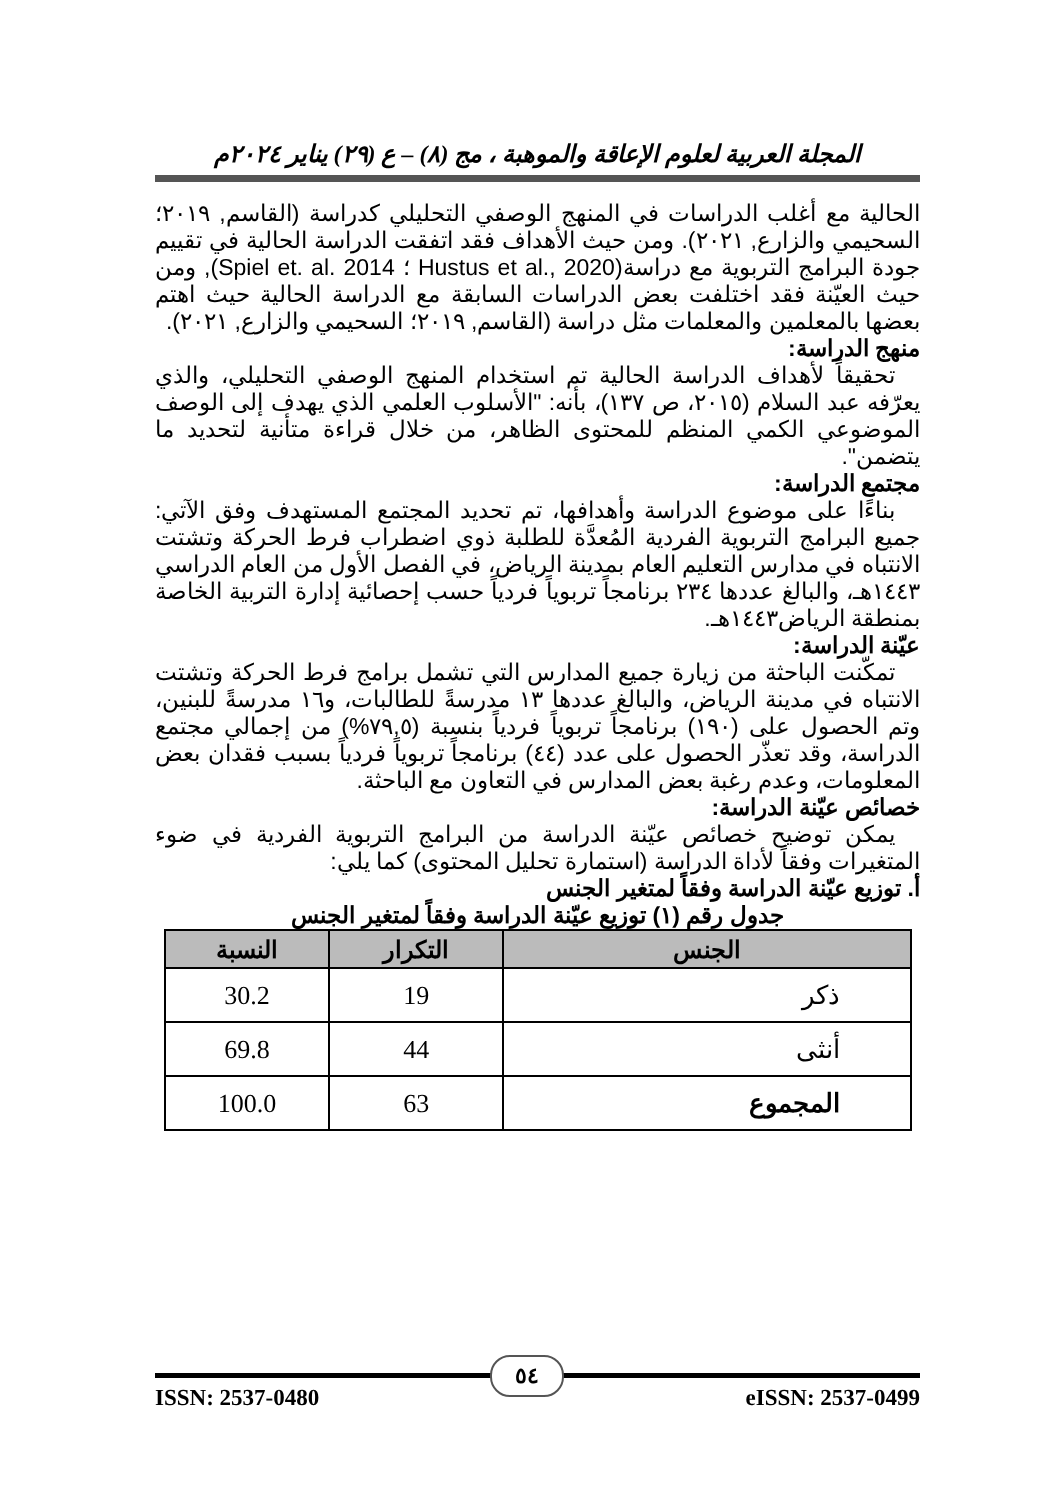المجلة العربية لعلوم الإعاقة والموهبة ، مج (٨) – ع (٢٩) يناير ٢٠٢٤م
الحالية مع أغلب الدراسات في المنهج الوصفي التحليلي كدراسة (القاسم, ٢٠١٩؛ السحيمي والزارع, ٢٠٢١). ومن حيث الأهداف فقد اتفقت الدراسة الحالية في تقييم جودة البرامج التربوية مع دراسة(Hustus et al., 2020 ؛ Spiel et. al. 2014), ومن حيث العيّنة فقد اختلفت بعض الدراسات السابقة مع الدراسة الحالية حيث اهتم بعضها بالمعلمين والمعلمات مثل دراسة (القاسم, ٢٠١٩؛ السحيمي والزارع, ٢٠٢١).
منهج الدراسة:
تحقيقاً لأهداف الدراسة الحالية تم استخدام المنهج الوصفي التحليلي، والذي يعرّفه عبد السلام (٢٠١٥، ص ١٣٧)، بأنه: "الأسلوب العلمي الذي يهدف إلى الوصف الموضوعي الكمي المنظم للمحتوى الظاهر، من خلال قراءة متأنية لتحديد ما يتضمن".
مجتمع الدراسة:
بناءًا على موضوع الدراسة وأهدافها، تم تحديد المجتمع المستهدف وفق الآتي: جميع البرامج التربوية الفردية المُعدَّة للطلبة ذوي اضطراب فرط الحركة وتشتت الانتباه في مدارس التعليم العام بمدينة الرياض، في الفصل الأول من العام الدراسي ١٤٤٣هـ، والبالغ عددها ٢٣٤ برنامجاً تربوياً فردياً حسب إحصائية إدارة التربية الخاصة بمنطقة الرياض١٤٤٣هـ.
عيّنة الدراسة:
تمكّنت الباحثة من زيارة جميع المدارس التي تشمل برامج فرط الحركة وتشتت الانتباه في مدينة الرياض، والبالغ عددها ١٣ مدرسةً للطالبات، و١٦ مدرسةً للبنين، وتم الحصول على (١٩٠) برنامجاً تربوياً فردياً بنسبة (٧٩,٥%) من إجمالي مجتمع الدراسة، وقد تعذّر الحصول على عدد (٤٤) برنامجاً تربوياً فردياً بسبب فقدان بعض المعلومات، وعدم رغبة بعض المدارس في التعاون مع الباحثة.
خصائص عيّنة الدراسة:
يمكن توضيح خصائص عيّنة الدراسة من البرامج التربوية الفردية في ضوء المتغيرات وفقاً لأداة الدراسة (استمارة تحليل المحتوى) كما يلي:
أ. توزيع عيّنة الدراسة وفقاً لمتغير الجنس
جدول رقم (١) توزيع عيّنة الدراسة وفقاً لمتغير الجنس
| الجنس | التكرار | النسبة |
| --- | --- | --- |
| ذكر | 19 | 30.2 |
| أنثى | 44 | 69.8 |
| المجموع | 63 | 100.0 |
٥٤
ISSN: 2537-0480 eISSN: 2537-0499